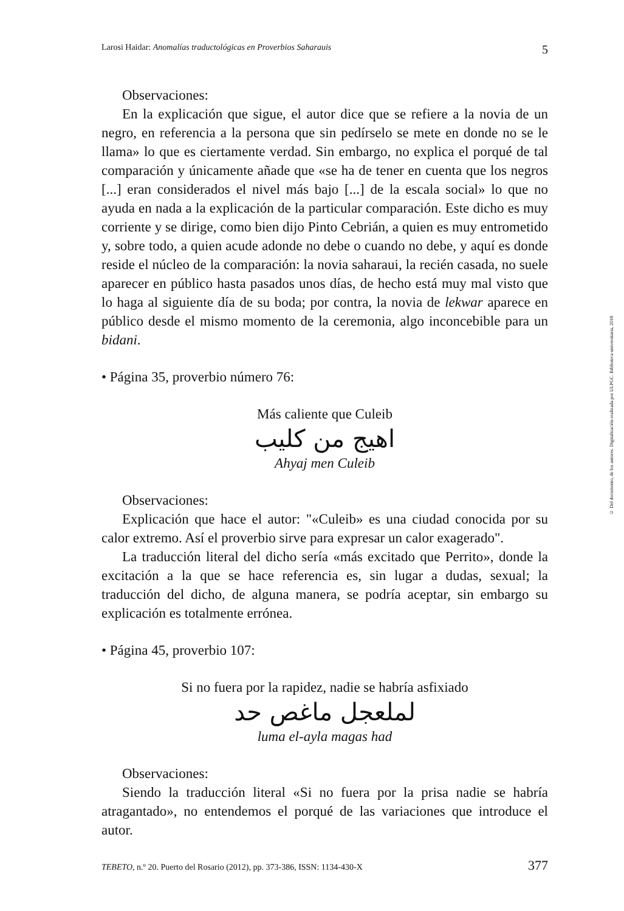Larosi Haidar: Anomalías traductológicas en Proverbios Saharauis 5
Observaciones:
En la explicación que sigue, el autor dice que se refiere a la novia de un negro, en referencia a la persona que sin pedírselo se mete en donde no se le llama» lo que es ciertamente verdad. Sin embargo, no explica el porqué de tal comparación y únicamente añade que «se ha de tener en cuenta que los negros [...] eran considerados el nivel más bajo [...] de la escala social» lo que no ayuda en nada a la explicación de la particular comparación. Este dicho es muy corriente y se dirige, como bien dijo Pinto Cebrián, a quien es muy entrometido y, sobre todo, a quien acude adonde no debe o cuando no debe, y aquí es donde reside el núcleo de la comparación: la novia saharaui, la recién casada, no suele aparecer en público hasta pasados unos días, de hecho está muy mal visto que lo haga al siguiente día de su boda; por contra, la novia de lekwar aparece en público desde el mismo momento de la ceremonia, algo inconcebible para un bidani.
• Página 35, proverbio número 76:
Más caliente que Culeib
اهيج من كليب
Ahyaj men Culeib
Observaciones:
Explicación que hace el autor: "«Culeib» es una ciudad conocida por su calor extremo. Así el proverbio sirve para expresar un calor exagerado".
La traducción literal del dicho sería «más excitado que Perrito», donde la excitación a la que se hace referencia es, sin lugar a dudas, sexual; la traducción del dicho, de alguna manera, se podría aceptar, sin embargo su explicación es totalmente errónea.
• Página 45, proverbio 107:
Si no fuera por la rapidez, nadie se habría asfixiado
لملعجل ماغص حد
luma el-ayla magas had
Observaciones:
Siendo la traducción literal «Si no fuera por la prisa nadie se habría atragantado», no entendemos el porqué de las variaciones que introduce el autor.
TEBETO, n.º 20. Puerto del Rosario (2012), pp. 373-386, ISSN: 1134-430-X 377
© Del documento, de los autores. Digitalización realizada por ULPGC. Biblioteca universitaria, 2018